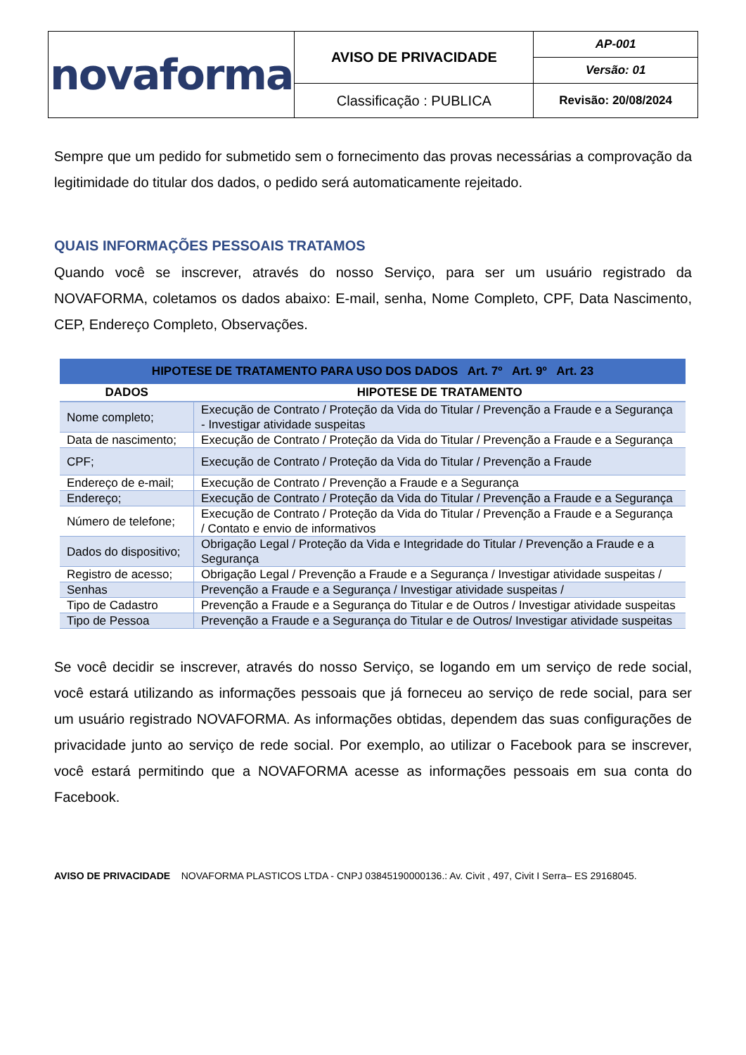| novaforma | AVISO DE PRIVACIDADE | AP-001 |
| | | Versão: 01 |
| | Classificação : PUBLICA | Revisão: 20/08/2024 |
Sempre que um pedido for submetido sem o fornecimento das provas necessárias a comprovação da legitimidade do titular dos dados, o pedido será automaticamente rejeitado.
QUAIS INFORMAÇÕES PESSOAIS TRATAMOS
Quando você se inscrever, através do nosso Serviço, para ser um usuário registrado da NOVAFORMA, coletamos os dados abaixo: E-mail, senha, Nome Completo, CPF, Data Nascimento, CEP, Endereço Completo, Observações.
| HIPOTESE DE TRATAMENTO PARA USO DOS DADOS Art. 7º Art. 9º Art. 23 | |
| --- | --- |
| DADOS | HIPOTESE DE TRATAMENTO |
| Nome completo; | Execução de Contrato / Proteção da Vida do Titular / Prevenção a Fraude e a Segurança - Investigar atividade suspeitas |
| Data de nascimento; | Execução de Contrato / Proteção da Vida do Titular / Prevenção a Fraude e a Segurança |
| CPF; | Execução de Contrato / Proteção da Vida do Titular / Prevenção a Fraude |
| Endereço de e-mail; | Execução de Contrato / Prevenção a Fraude e a Segurança |
| Endereço; | Execução de Contrato / Proteção da Vida do Titular / Prevenção a Fraude e a Segurança |
| Número de telefone; | Execução de Contrato / Proteção da Vida do Titular / Prevenção a Fraude e a Segurança / Contato e envio de informativos |
| Dados do dispositivo; | Obrigação Legal / Proteção da Vida e Integridade do Titular / Prevenção a Fraude e a Segurança |
| Registro de acesso; | Obrigação Legal / Prevenção a Fraude e a Segurança / Investigar atividade suspeitas / |
| Senhas | Prevenção a Fraude e a Segurança / Investigar atividade suspeitas / |
| Tipo de Cadastro | Prevenção a Fraude e a Segurança do Titular e de Outros / Investigar atividade suspeitas |
| Tipo de Pessoa | Prevenção a Fraude e a Segurança do Titular e de Outros/ Investigar atividade suspeitas |
Se você decidir se inscrever, através do nosso Serviço, se logando em um serviço de rede social, você estará utilizando as informações pessoais que já forneceu ao serviço de rede social, para ser um usuário registrado NOVAFORMA. As informações obtidas, dependem das suas configurações de privacidade junto ao serviço de rede social. Por exemplo, ao utilizar o Facebook para se inscrever, você estará permitindo que a NOVAFORMA acesse as informações pessoais em sua conta do Facebook.
AVISO DE PRIVACIDADE NOVAFORMA PLASTICOS LTDA - CNPJ 03845190000136.: Av. Civit , 497, Civit I Serra– ES 29168045.